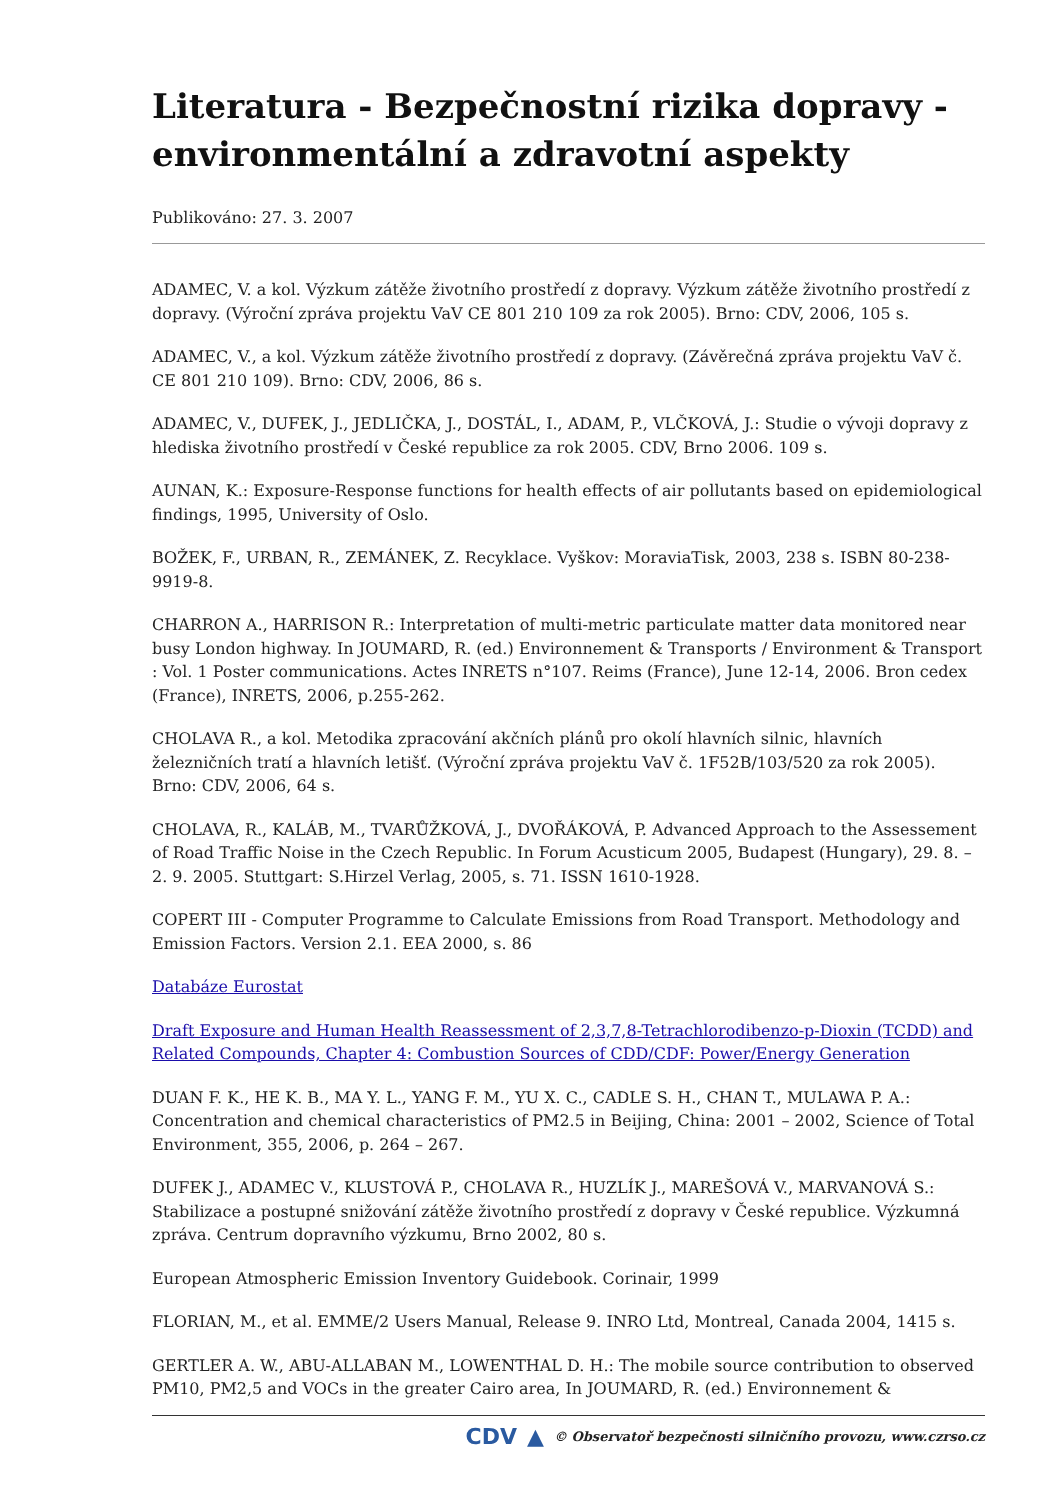Literatura - Bezpečnostní rizika dopravy - environmentální a zdravotní aspekty
Publikováno: 27. 3. 2007
ADAMEC, V. a kol. Výzkum zátěže životního prostředí z dopravy. Výzkum zátěže životního prostředí z dopravy. (Výroční zpráva projektu VaV CE 801 210 109 za rok 2005). Brno: CDV, 2006, 105 s.
ADAMEC, V., a kol. Výzkum zátěže životního prostředí z dopravy. (Závěrečná zpráva projektu VaV č. CE 801 210 109). Brno: CDV, 2006, 86 s.
ADAMEC, V., DUFEK, J., JEDLIČKA, J., DOSTÁL, I., ADAM, P., VLČKOVÁ, J.: Studie o vývoji dopravy z hlediska životního prostředí v České republice za rok 2005. CDV, Brno 2006. 109 s.
AUNAN, K.: Exposure-Response functions for health effects of air pollutants based on epidemiological findings, 1995, University of Oslo.
BOŽEK, F., URBAN, R., ZEMÁNEK, Z. Recyklace. Vyškov: MoraviaTisk, 2003, 238 s. ISBN 80-238-9919-8.
CHARRON A., HARRISON R.: Interpretation of multi-metric particulate matter data monitored near busy London highway. In JOUMARD, R. (ed.) Environnement & Transports / Environment & Transport : Vol. 1 Poster communications. Actes INRETS n°107. Reims (France), June 12-14, 2006. Bron cedex (France), INRETS, 2006, p.255-262.
CHOLAVA R., a kol. Metodika zpracování akčních plánů pro okolí hlavních silnic, hlavních železničních tratí a hlavních letišť. (Výroční zpráva projektu VaV č. 1F52B/103/520 za rok 2005). Brno: CDV, 2006, 64 s.
CHOLAVA, R., KALÁB, M., TVARŮŽKOVÁ, J., DVOŘÁKOVÁ, P. Advanced Approach to the Assessement of Road Traffic Noise in the Czech Republic. In Forum Acusticum 2005, Budapest (Hungary), 29. 8. – 2. 9. 2005. Stuttgart: S.Hirzel Verlag, 2005, s. 71. ISSN 1610-1928.
COPERT III - Computer Programme to Calculate Emissions from Road Transport. Methodology and Emission Factors. Version 2.1. EEA 2000, s. 86
Databáze Eurostat
Draft Exposure and Human Health Reassessment of 2,3,7,8-Tetrachlorodibenzo-p-Dioxin (TCDD) and Related Compounds, Chapter 4: Combustion Sources of CDD/CDF: Power/Energy Generation
DUAN F. K., HE K. B., MA Y. L., YANG F. M., YU X. C., CADLE S. H., CHAN T., MULAWA P. A.: Concentration and chemical characteristics of PM2.5 in Beijing, China: 2001 – 2002, Science of Total Environment, 355, 2006, p. 264 – 267.
DUFEK J., ADAMEC V., KLUSTOVÁ P., CHOLAVA R., HUZLÍK J., MAREŠOVÁ V., MARVANOVÁ S.: Stabilizace a postupné snižování zátěže životního prostředí z dopravy v České republice. Výzkumná zpráva. Centrum dopravního výzkumu, Brno 2002, 80 s.
European Atmospheric Emission Inventory Guidebook. Corinair, 1999
FLORIAN, M., et al. EMME/2 Users Manual, Release 9. INRO Ltd, Montreal, Canada 2004, 1415 s.
GERTLER A. W., ABU-ALLABAN M., LOWENTHAL D. H.: The mobile source contribution to observed PM10, PM2,5 and VOCs in the greater Cairo area, In JOUMARD, R. (ed.) Environnement &
CDV ▲ © Observatoř bezpečnosti silničního provozu, www.czrso.cz